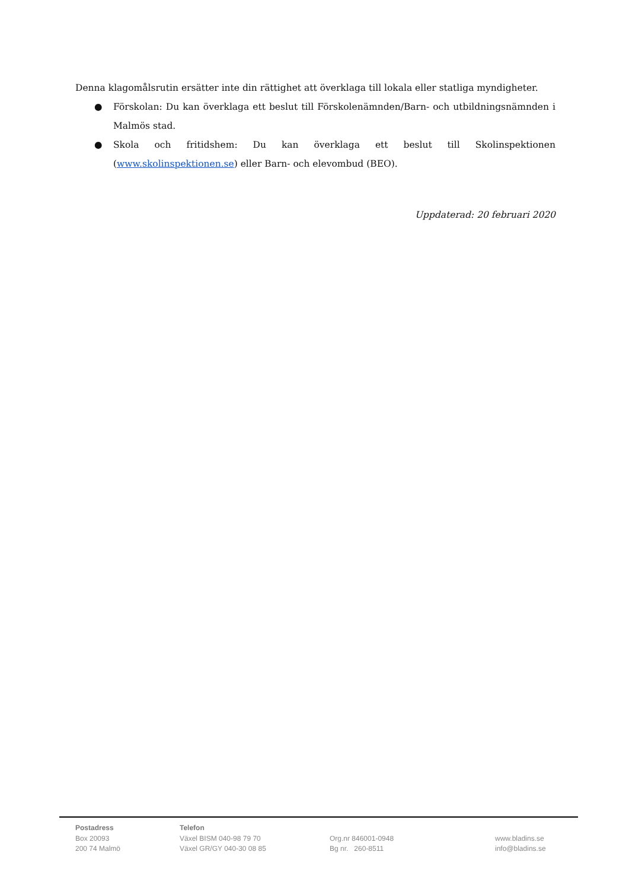Denna klagomålsrutin ersätter inte din rättighet att överklaga till lokala eller statliga myndigheter.
● Förskolan: Du kan överklaga ett beslut till Förskolenämnden/Barn- och utbildningsnämnden i Malmös stad.
● Skola och fritidshem: Du kan överklaga ett beslut till Skolinspektionen (www.skolinspektionen.se) eller Barn- och elevombud (BEO).
Uppdaterad: 20 februari 2020
Postadress
Box 20093
200 74 Malmö
Telefon
Växel BISM 040-98 79 70
Växel GR/GY 040-30 08 85
Org.nr 846001-0948
Bg nr. 260-8511
www.bladins.se
info@bladins.se